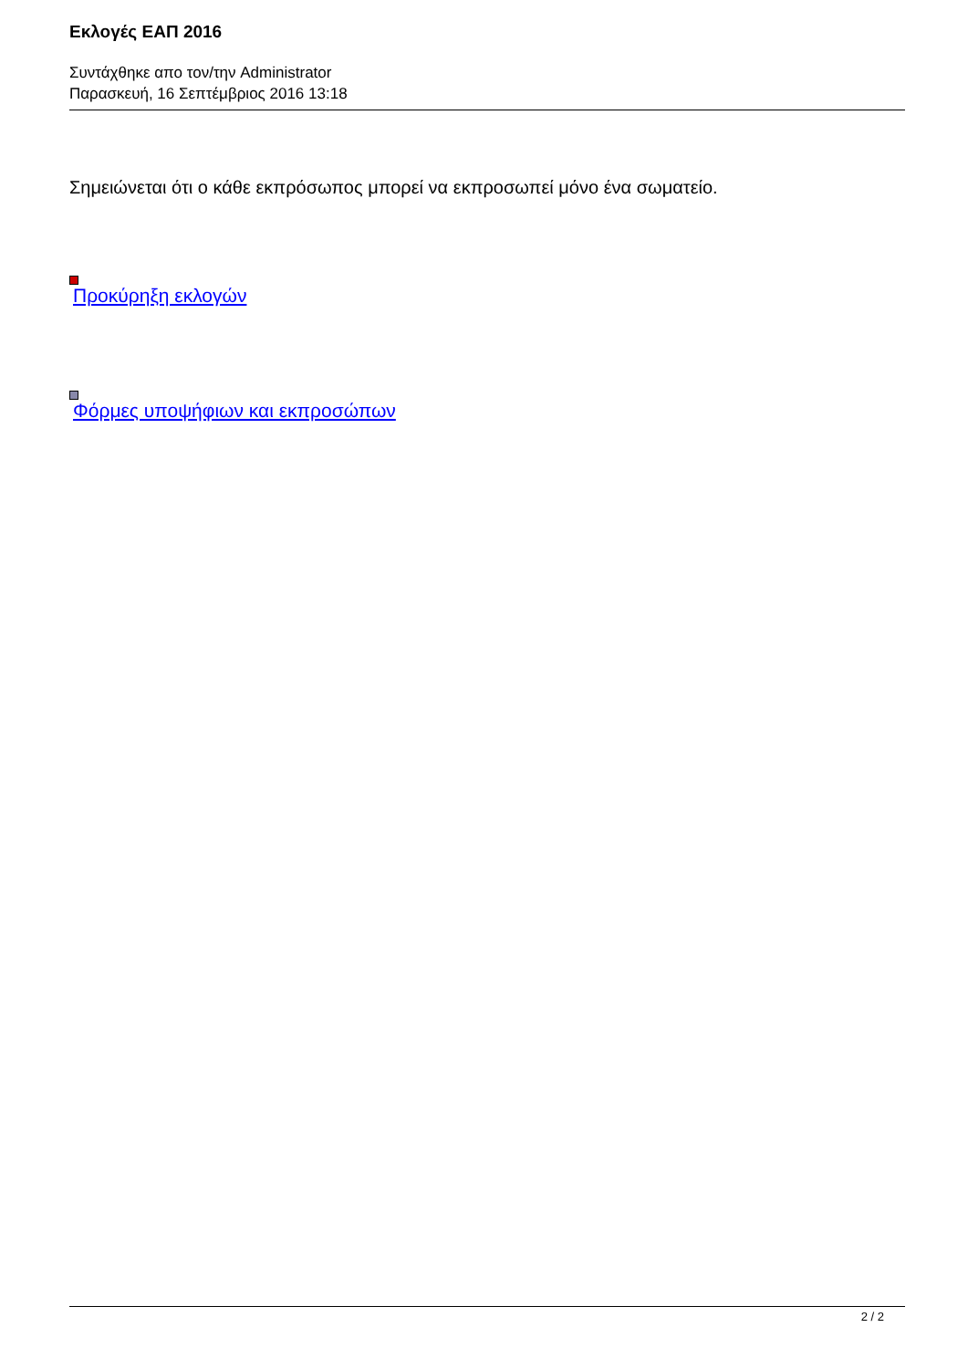Εκλογές ΕΑΠ 2016
Συντάχθηκε απο τον/την Administrator
Παρασκευή, 16 Σεπτέμβριος 2016 13:18
Σημειώνεται ότι ο κάθε εκπρόσωπος μπορεί να εκπροσωπεί μόνο ένα σωματείο.
Προκύρηξη εκλογών
Φόρμες υποψήφιων και εκπροσώπων
2 / 2